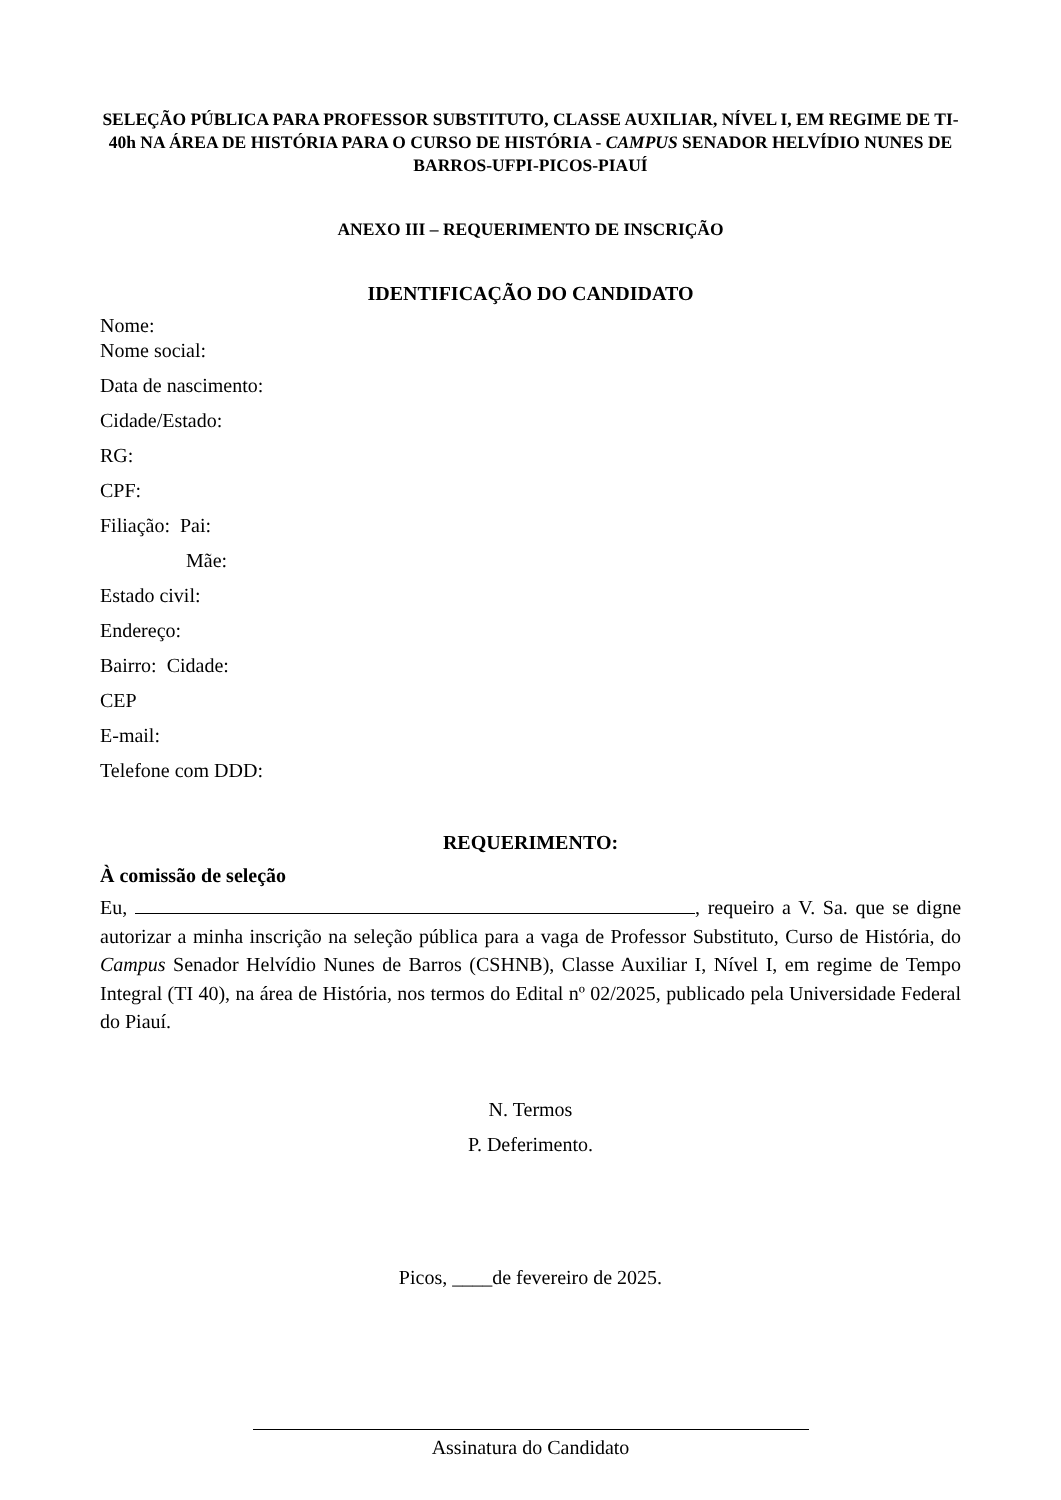SELEÇÃO PÚBLICA PARA PROFESSOR SUBSTITUTO, CLASSE AUXILIAR, NÍVEL I, EM REGIME DE TI-40h NA ÁREA DE HISTÓRIA PARA O CURSO DE HISTÓRIA - CAMPUS SENADOR HELVÍDIO NUNES DE BARROS-UFPI-PICOS-PIAUÍ
ANEXO III – REQUERIMENTO DE INSCRIÇÃO
IDENTIFICAÇÃO DO CANDIDATO
Nome:
Nome social:
Data de nascimento:
Cidade/Estado:
RG:
CPF:
Filiação: Pai:
Mãe:
Estado civil:
Endereço:
Bairro: Cidade:
CEP
E-mail:
Telefone com DDD:
REQUERIMENTO:
À comissão de seleção
Eu, , requeiro a V. Sa. que se digne autorizar a minha inscrição na seleção pública para a vaga de Professor Substituto, Curso de História, do Campus Senador Helvídio Nunes de Barros (CSHNB), Classe Auxiliar I, Nível I, em regime de Tempo Integral (TI 40), na área de História, nos termos do Edital nº 02/2025, publicado pela Universidade Federal do Piauí.
N. Termos
P. Deferimento.
Picos, ____de fevereiro de 2025.
Assinatura do Candidato